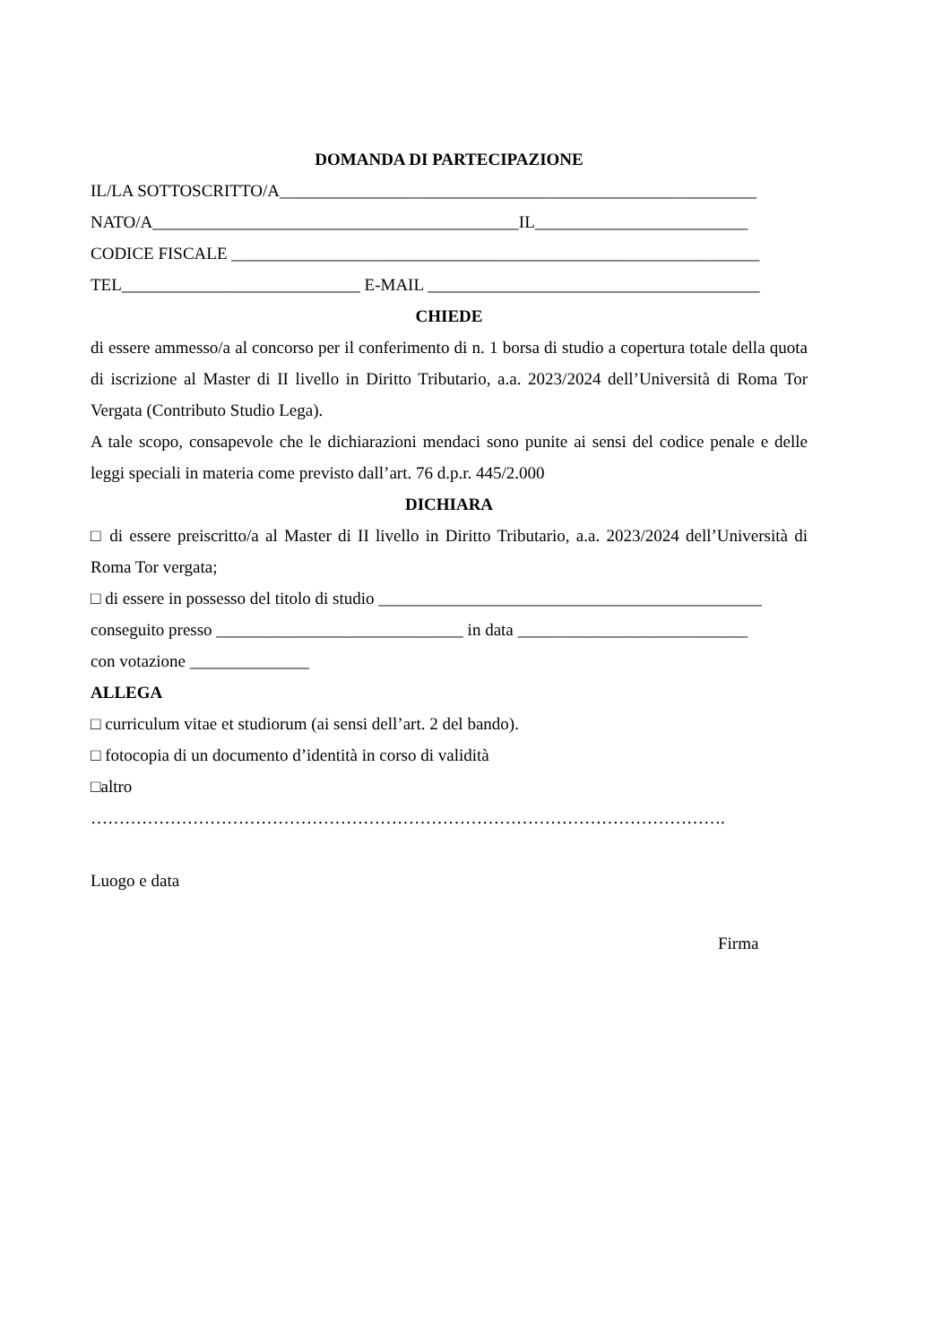DOMANDA DI PARTECIPAZIONE
IL/LA SOTTOSCRITTO/A________________________________________________________
NATO/A___________________________________________IL_________________________
CODICE FISCALE ______________________________________________________________
TEL____________________________ E-MAIL _______________________________________
CHIEDE
di essere ammesso/a al concorso per il conferimento di n. 1 borsa di studio a copertura totale della quota di iscrizione al Master di II livello in Diritto Tributario, a.a. 2023/2024 dell’Università di Roma Tor Vergata (Contributo Studio Lega).
A tale scopo, consapevole che le dichiarazioni mendaci sono punite ai sensi del codice penale e delle leggi speciali in materia come previsto dall’art. 76 d.p.r. 445/2.000
DICHIARA
□ di essere preiscritto/a al Master di II livello in Diritto Tributario, a.a. 2023/2024 dell’Università di Roma Tor vergata;
□ di essere in possesso del titolo di studio _____________________________________________
conseguito presso _____________________________ in data ___________________________
con votazione ______________
ALLEGA
□ curriculum vitae et studiorum (ai sensi dell’art. 2 del bando).
□ fotocopia di un documento d’identità in corso di validità
□altro
………………………………………………………………………………………………….
Luogo e data
Firma